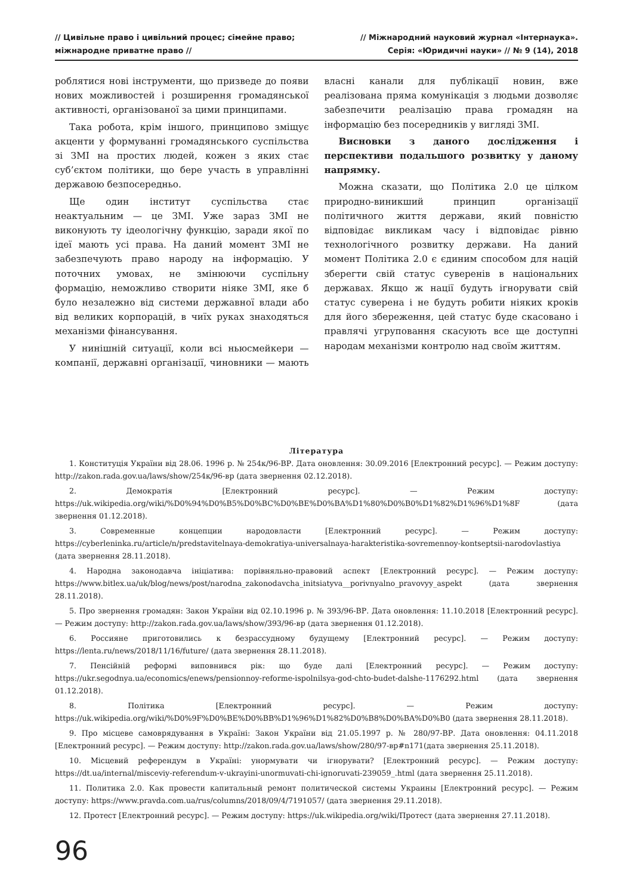// Цивільне право і цивільний процес; сімейне право;
міжнародне приватне право //
// Міжнародний науковий журнал «Інтернаука».
Серія: «Юридичні науки» // № 9 (14), 2018
роблятися нові інструменти, що призведе до появи нових можливостей і розширення громадянської активності, організованої за цими принципами.
Така робота, крім іншого, принципово зміщує акценти у формуванні громадянського суспільства зі ЗМІ на простих людей, кожен з яких стає суб’єктом політики, що бере участь в управлінні державою безпосередньо.
Ще один інститут суспільства стає неактуальним — це ЗМІ. Уже зараз ЗМІ не виконують ту ідеологічну функцію, заради якої по ідеї мають усі права. На даний момент ЗМІ не забезпечують право народу на інформацію. У поточних умовах, не змінюючи суспільну формацію, неможливо створити ніяке ЗМІ, яке б було незалежно від системи державної влади або від великих корпорацій, в чиїх руках знаходяться механізми фінансування.
У нинішній ситуації, коли всі ньюсмейкери — компанії, державні організації, чиновники — мають власні канали для публікації новин, вже реалізована пряма комунікація з людьми дозволяє забезпечити реалізацію права громадян на інформацію без посередників у вигляді ЗМІ.
Висновки з даного дослідження і перспективи подальшого розвитку у даному напрямку.
Можна сказати, що Політика 2.0 це цілком природно-виникший принцип організації політичного життя держави, який повністю відповідає викликам часу і відповідає рівню технологічного розвитку держави. На даний момент Політика 2.0 є єдиним способом для націй зберегти свій статус суверенів в національних державах. Якщо ж нації будуть ігнорувати свій статус суверена і не будуть робити ніяких кроків для його збереження, цей статус буде скасовано і правлячі угруповання скасують все ще доступні народам механізми контролю над своїм життям.
Література
1. Конституція України від 28.06. 1996 р. № 254к/96-ВР. Дата оновлення: 30.09.2016 [Електронний ресурс]. — Режим доступу: http://zakon.rada.gov.ua/laws/show/254к/96-вр (дата звернення 02.12.2018).
2. Демократія [Електронний ресурс]. — Режим доступу: https://uk.wikipedia.org/wiki/%D0%94%D0%B5%D0%BC%D0%BE%D0%BA%D1%80%D0%B0%D1%82%D1%96%D1%8F (дата звернення 01.12.2018).
3. Современные концепции народовласти [Електронний ресурс]. — Режим доступу: https://cyberleninka.ru/article/n/predstavitelnaya-demokratiya-universalnaya-harakteristika-sovremennoy-kontseptsii-narodovlastiya (дата звернення 28.11.2018).
4. Народна законодавча ініціатива: порівняльно-правовий аспект [Електронний ресурс]. — Режим доступу: https://www.bitlex.ua/uk/blog/news/post/narodna_zakonodavcha_initsiatyva__porivnyalno_pravovyy_aspekt (дата звернення 28.11.2018).
5. Про звернення громадян: Закон України від 02.10.1996 р. № 393/96-ВР. Дата оновлення: 11.10.2018 [Електронний ресурс]. — Режим доступу: http://zakon.rada.gov.ua/laws/show/393/96-вр (дата звернення 01.12.2018).
6. Россияне приготовились к безрассудному будущему [Електронний ресурс]. — Режим доступу: https://lenta.ru/news/2018/11/16/future/ (дата звернення 28.11.2018).
7. Пенсійній реформі виповнився рік: що буде далі [Електронний ресурс]. — Режим доступу: https://ukr.segodnya.ua/economics/enews/pensionnoy-reforme-ispolnilsya-god-chto-budet-dalshe-1176292.html (дата звернення 01.12.2018).
8. Політика [Електронний ресурс]. — Режим доступу: https://uk.wikipedia.org/wiki/%D0%9F%D0%BE%D0%BB%D1%96%D1%82%D0%B8%D0%BA%D0%B0 (дата звернення 28.11.2018).
9. Про місцеве самоврядування в Україні: Закон України від 21.05.1997 р. № 280/97-ВР. Дата оновлення: 04.11.2018 [Електронний ресурс]. — Режим доступу: http://zakon.rada.gov.ua/laws/show/280/97-вр#n171(дата звернення 25.11.2018).
10. Місцевий референдум в Україні: унормувати чи ігнорувати? [Електронний ресурс]. — Режим доступу: https://dt.ua/internal/misceviy-referendum-v-ukrayini-unormuvati-chi-ignoruvati-239059_.html (дата звернення 25.11.2018).
11. Политика 2.0. Как провести капитальный ремонт политической системы Украины [Електронний ресурс]. — Режим доступу: https://www.pravda.com.ua/rus/columns/2018/09/4/7191057/ (дата звернення 29.11.2018).
12. Протест [Електронний ресурс]. — Режим доступу: https://uk.wikipedia.org/wiki/Протест (дата звернення 27.11.2018).
96